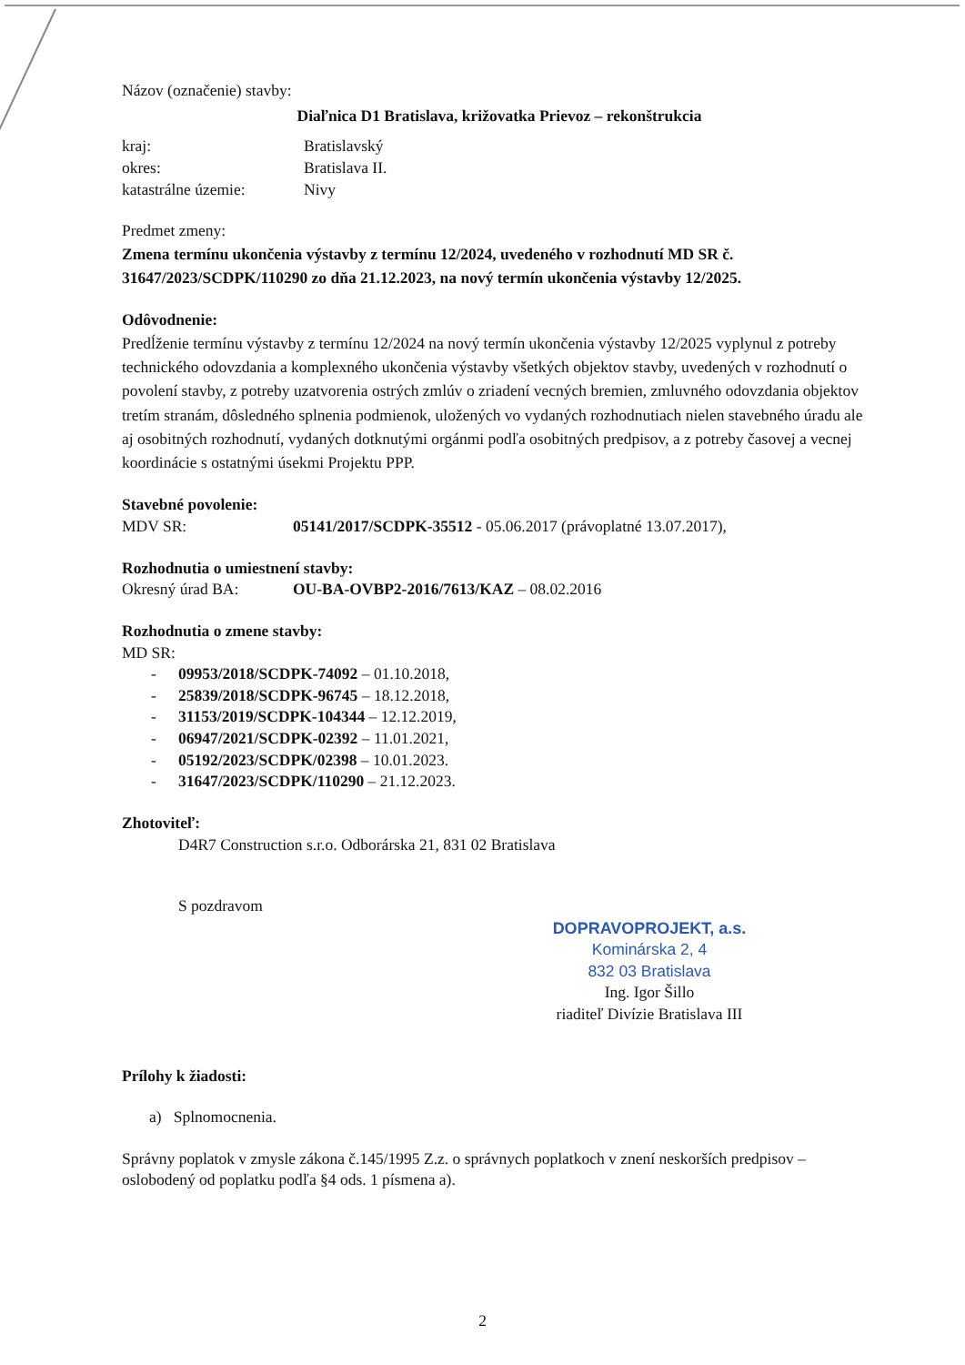Názov (označenie) stavby:
Diaľnica D1 Bratislava, križovatka Prievoz – rekonštrukcia
kraj: Bratislavský
okres: Bratislava II.
katastrálne územie: Nivy
Predmet zmeny:
Zmena termínu ukončenia výstavby z termínu 12/2024, uvedeného v rozhodnutí MD SR č. 31647/2023/SCDPK/110290 zo dňa 21.12.2023, na nový termín ukončenia výstavby 12/2025.
Odôvodnenie:
Predĺženie termínu výstavby z termínu 12/2024 na nový termín ukončenia výstavby 12/2025 vyplynul z potreby technického odovzdania a komplexného ukončenia výstavby všetkých objektov stavby, uvedených v rozhodnutí o povolení stavby, z potreby uzatvorenia ostrých zmlúv o zriadení vecných bremien, zmluvného odovzdania objektov tretím stranám, dôsledného splnenia podmienok, uložených vo vydaných rozhodnutiach nielen stavebného úradu ale aj osobitných rozhodnutí, vydaných dotknutými orgánmi podľa osobitných predpisov, a z potreby časovej a vecnej koordinácie s ostatnými úsekmi Projektu PPP.
Stavebné povolenie:
MDV SR: 05141/2017/SCDPK-35512 - 05.06.2017 (právoplatné 13.07.2017),
Rozhodnutia o umiestnení stavby:
Okresný úrad BA: OU-BA-OVBP2-2016/7613/KAZ – 08.02.2016
Rozhodnutia o zmene stavby:
MD SR:
- 09953/2018/SCDPK-74092 – 01.10.2018,
- 25839/2018/SCDPK-96745 – 18.12.2018,
- 31153/2019/SCDPK-104344 – 12.12.2019,
- 06947/2021/SCDPK-02392 – 11.01.2021,
- 05192/2023/SCDPK/02398 – 10.01.2023.
- 31647/2023/SCDPK/110290 – 21.12.2023.
Zhotoviteľ:
D4R7 Construction s.r.o. Odborárska 21, 831 02 Bratislava
S pozdravom
DOPRAVOPROJEKT, a.s.
Kominárska 2, 4
832 03 Bratislava
Ing. Igor Šillo
riaditeľ Divízie Bratislava III
Prílohy k žiadosti:
a) Splnomocnenia.
Správny poplatok v zmysle zákona č.145/1995 Z.z. o správnych poplatkoch v znení neskorších predpisov – oslobodený od poplatku podľa §4 ods. 1 písmena a).
2